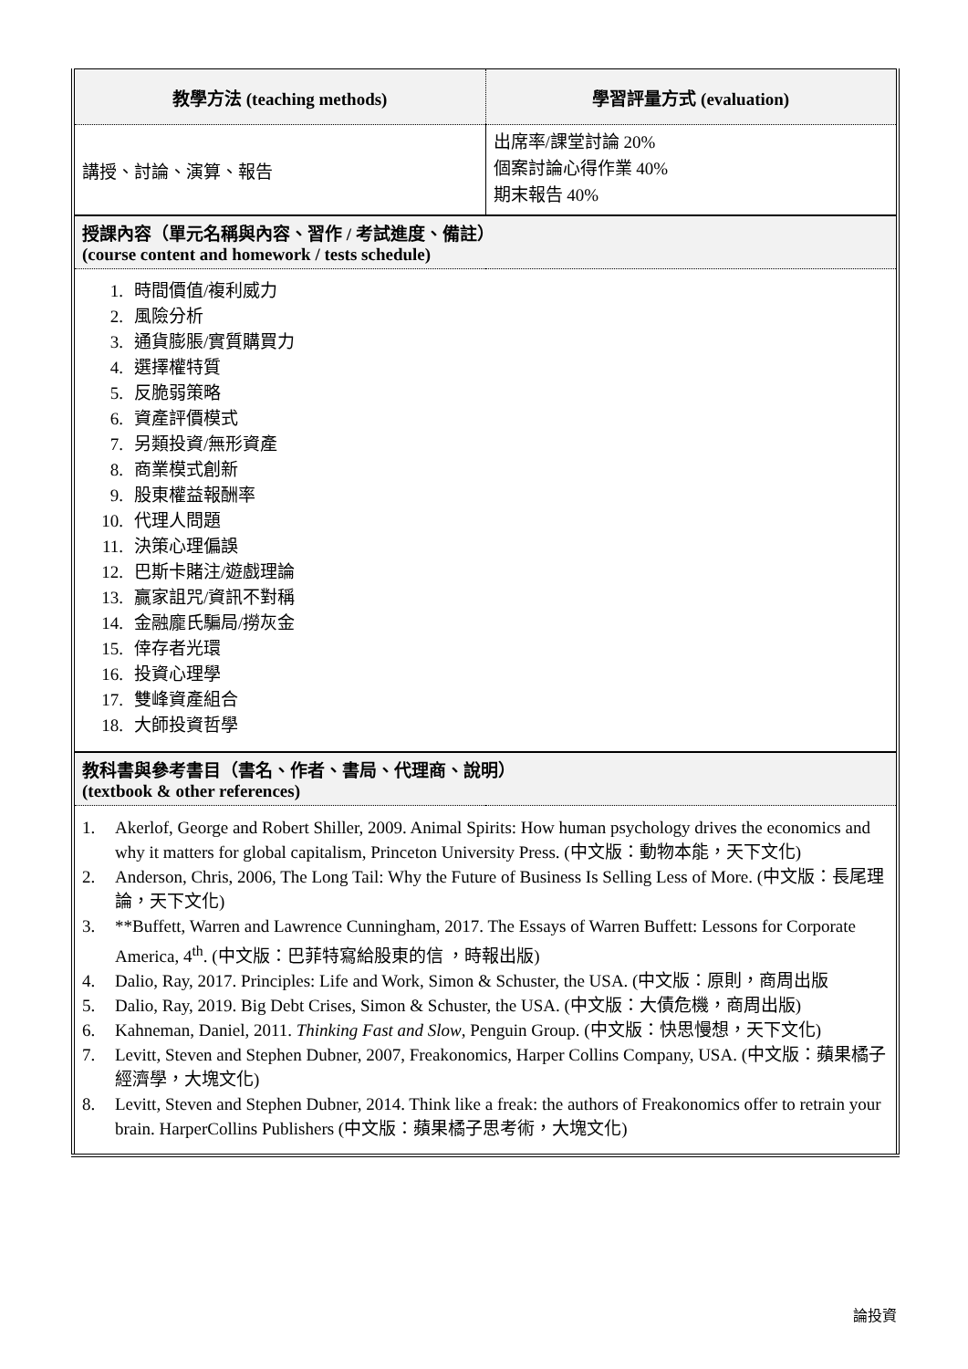| 教學方法 (teaching methods) | 學習評量方式 (evaluation) |
| 講授、討論、演算、報告 | 出席率/課堂討論 20% 個案討論心得作業 40% 期末報告 40% |
| 授課內容（單元名稱與內容、習作 / 考試進度、備註） (course content and homework / tests schedule) | |
| 1. 時間價值/複利威力 2. 風險分析 3. 通貨膨脹/實質購買力 4. 選擇權特質 5. 反脆弱策略 6. 資產評價模式 7. 另類投資/無形資產 8. 商業模式創新 9. 股東權益報酬率 10. 代理人問題 11. 決策心理偏誤 12. 巴斯卡賭注/遊戲理論 13. 贏家詛咒/資訊不對稱 14. 金融龐氏騙局/撈灰金 15. 倖存者光環 16. 投資心理學 17. 雙峰資產組合 18. 大師投資哲學 | |
| 教科書與參考書目（書名、作者、書局、代理商、說明） (textbook & other references) | |
| 1. Akerlof, George and Robert Shiller, 2009. Animal Spirits: How human psychology drives the economics and why it matters for global capitalism, Princeton University Press. (中文版：動物本能，天下文化) 2. Anderson, Chris, 2006, The Long Tail: Why the Future of Business Is Selling Less of More. (中文版：長尾理論，天下文化) 3. **Buffett, Warren and Lawrence Cunningham, 2017. The Essays of Warren Buffett: Lessons for Corporate America, 4<sup>th</sup>. (中文版：巴菲特寫給股東的信 ，時報出版) 4. Dalio, Ray, 2017. Principles: Life and Work, Simon & Schuster, the USA. (中文版：原則，商周出版 5. Dalio, Ray, 2019. Big Debt Crises, Simon & Schuster, the USA. (中文版：大債危機，商周出版) 6. Kahneman, Daniel, 2011. Thinking Fast and Slow , Penguin Group. (中文版：快思慢想，天下文化) 7. Levitt, Steven and Stephen Dubner, 2007, Freakonomics, Harper Collins Company, USA. (中文版：蘋果橘子經濟學，大塊文化) 8. Levitt, Steven and Stephen Dubner, 2014. Think like a freak: the authors of Freakonomics offer to retrain your brain. HarperCollins Publishers (中文版：蘋果橘子思考術，大塊文化) | |
論投資